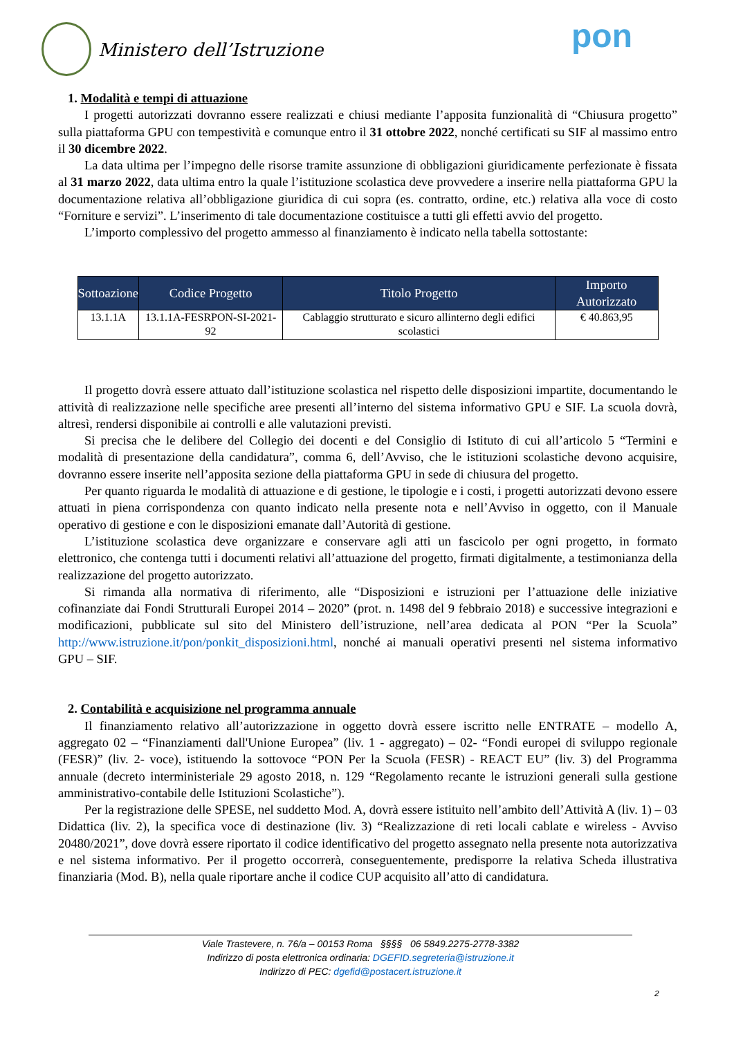Ministero dell’Istruzione pon
1. Modalità e tempi di attuazione
I progetti autorizzati dovranno essere realizzati e chiusi mediante l’apposita funzionalità di “Chiusura progetto” sulla piattaforma GPU con tempestività e comunque entro il 31 ottobre 2022, nonché certificati su SIF al massimo entro il 30 dicembre 2022.
La data ultima per l’impegno delle risorse tramite assunzione di obbligazioni giuridicamente perfezionate è fissata al 31 marzo 2022, data ultima entro la quale l’istituzione scolastica deve provvedere a inserire nella piattaforma GPU la documentazione relativa all’obbligazione giuridica di cui sopra (es. contratto, ordine, etc.) relativa alla voce di costo “Forniture e servizi”. L’inserimento di tale documentazione costituisce a tutti gli effetti avvio del progetto.
L’importo complessivo del progetto ammesso al finanziamento è indicato nella tabella sottostante:
| Sottoazione | Codice Progetto | Titolo Progetto | Importo Autorizzato |
| --- | --- | --- | --- |
| 13.1.1A | 13.1.1A-FESRPON-SI-2021-92 | Cablaggio strutturato e sicuro allinterno degli edifici scolastici | € 40.863,95 |
Il progetto dovrà essere attuato dall’istituzione scolastica nel rispetto delle disposizioni impartite, documentando le attività di realizzazione nelle specifiche aree presenti all’interno del sistema informativo GPU e SIF. La scuola dovrà, altresì, rendersi disponibile ai controlli e alle valutazioni previsti.
Si precisa che le delibere del Collegio dei docenti e del Consiglio di Istituto di cui all’articolo 5 “Termini e modalità di presentazione della candidatura”, comma 6, dell’Avviso, che le istituzioni scolastiche devono acquisire, dovranno essere inserite nell’apposita sezione della piattaforma GPU in sede di chiusura del progetto.
Per quanto riguarda le modalità di attuazione e di gestione, le tipologie e i costi, i progetti autorizzati devono essere attuati in piena corrispondenza con quanto indicato nella presente nota e nell’Avviso in oggetto, con il Manuale operativo di gestione e con le disposizioni emanate dall’Autorità di gestione.
L’istituzione scolastica deve organizzare e conservare agli atti un fascicolo per ogni progetto, in formato elettronico, che contenga tutti i documenti relativi all’attuazione del progetto, firmati digitalmente, a testimonianza della realizzazione del progetto autorizzato.
Si rimanda alla normativa di riferimento, alle “Disposizioni e istruzioni per l’attuazione delle iniziative cofinanziate dai Fondi Strutturali Europei 2014 – 2020” (prot. n. 1498 del 9 febbraio 2018) e successive integrazioni e modificazioni, pubblicate sul sito del Ministero dell’istruzione, nell’area dedicata al PON “Per la Scuola” http://www.istruzione.it/pon/ponkit_disposizioni.html, nonché ai manuali operativi presenti nel sistema informativo GPU – SIF.
2. Contabilità e acquisizione nel programma annuale
Il finanziamento relativo all’autorizzazione in oggetto dovrà essere iscritto nelle ENTRATE – modello A, aggregato 02 – “Finanziamenti dall'Unione Europea” (liv. 1 - aggregato) – 02- “Fondi europei di sviluppo regionale (FESR)” (liv. 2- voce), istituendo la sottovoce “PON Per la Scuola (FESR) - REACT EU” (liv. 3) del Programma annuale (decreto interministeriale 29 agosto 2018, n. 129 “Regolamento recante le istruzioni generali sulla gestione amministrativo-contabile delle Istituzioni Scolastiche”).
Per la registrazione delle SPESE, nel suddetto Mod. A, dovrà essere istituito nell’ambito dell’Attività A (liv. 1) – 03 Didattica (liv. 2), la specifica voce di destinazione (liv. 3) “Realizzazione di reti locali cablate e wireless - Avviso 20480/2021”, dove dovrà essere riportato il codice identificativo del progetto assegnato nella presente nota autorizzativa e nel sistema informativo. Per il progetto occorrerà, conseguentemente, predisporre la relativa Scheda illustrativa finanziaria (Mod. B), nella quale riportare anche il codice CUP acquisito all’atto di candidatura.
Viale Trastevere, n. 76/a – 00153 Roma §§§§ 06 5849.2275-2778-3382
Indirizzo di posta elettronica ordinaria: DGEFID.segreteria@istruzione.it
Indirizzo di PEC: dgefid@postacert.istruzione.it
2